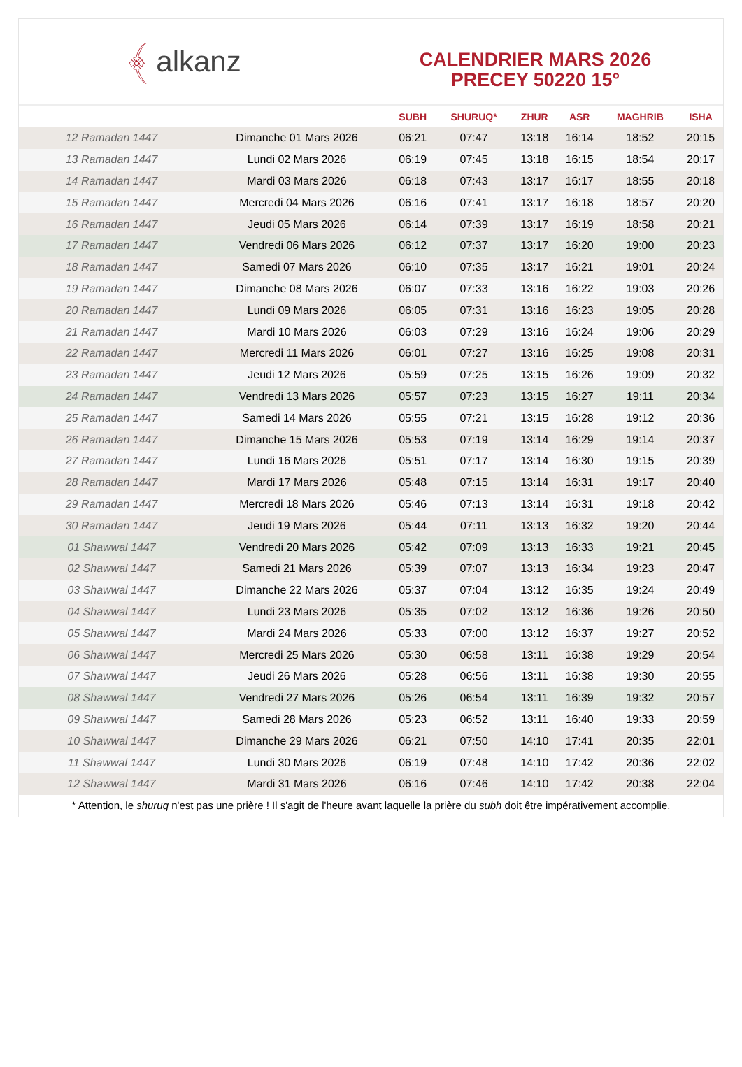﴾ alkanz
CALENDRIER MARS 2026
PRECEY 50220 15°
| | | SUBH | SHURUQ* | ZHUR | ASR | MAGHRIB | ISHA |
| --- | --- | --- | --- | --- | --- | --- | --- |
| 12 Ramadan 1447 | Dimanche 01 Mars 2026 | 06:21 | 07:47 | 13:18 | 16:14 | 18:52 | 20:15 |
| 13 Ramadan 1447 | Lundi 02 Mars 2026 | 06:19 | 07:45 | 13:18 | 16:15 | 18:54 | 20:17 |
| 14 Ramadan 1447 | Mardi 03 Mars 2026 | 06:18 | 07:43 | 13:17 | 16:17 | 18:55 | 20:18 |
| 15 Ramadan 1447 | Mercredi 04 Mars 2026 | 06:16 | 07:41 | 13:17 | 16:18 | 18:57 | 20:20 |
| 16 Ramadan 1447 | Jeudi 05 Mars 2026 | 06:14 | 07:39 | 13:17 | 16:19 | 18:58 | 20:21 |
| 17 Ramadan 1447 | Vendredi 06 Mars 2026 | 06:12 | 07:37 | 13:17 | 16:20 | 19:00 | 20:23 |
| 18 Ramadan 1447 | Samedi 07 Mars 2026 | 06:10 | 07:35 | 13:17 | 16:21 | 19:01 | 20:24 |
| 19 Ramadan 1447 | Dimanche 08 Mars 2026 | 06:07 | 07:33 | 13:16 | 16:22 | 19:03 | 20:26 |
| 20 Ramadan 1447 | Lundi 09 Mars 2026 | 06:05 | 07:31 | 13:16 | 16:23 | 19:05 | 20:28 |
| 21 Ramadan 1447 | Mardi 10 Mars 2026 | 06:03 | 07:29 | 13:16 | 16:24 | 19:06 | 20:29 |
| 22 Ramadan 1447 | Mercredi 11 Mars 2026 | 06:01 | 07:27 | 13:16 | 16:25 | 19:08 | 20:31 |
| 23 Ramadan 1447 | Jeudi 12 Mars 2026 | 05:59 | 07:25 | 13:15 | 16:26 | 19:09 | 20:32 |
| 24 Ramadan 1447 | Vendredi 13 Mars 2026 | 05:57 | 07:23 | 13:15 | 16:27 | 19:11 | 20:34 |
| 25 Ramadan 1447 | Samedi 14 Mars 2026 | 05:55 | 07:21 | 13:15 | 16:28 | 19:12 | 20:36 |
| 26 Ramadan 1447 | Dimanche 15 Mars 2026 | 05:53 | 07:19 | 13:14 | 16:29 | 19:14 | 20:37 |
| 27 Ramadan 1447 | Lundi 16 Mars 2026 | 05:51 | 07:17 | 13:14 | 16:30 | 19:15 | 20:39 |
| 28 Ramadan 1447 | Mardi 17 Mars 2026 | 05:48 | 07:15 | 13:14 | 16:31 | 19:17 | 20:40 |
| 29 Ramadan 1447 | Mercredi 18 Mars 2026 | 05:46 | 07:13 | 13:14 | 16:31 | 19:18 | 20:42 |
| 30 Ramadan 1447 | Jeudi 19 Mars 2026 | 05:44 | 07:11 | 13:13 | 16:32 | 19:20 | 20:44 |
| 01 Shawwal 1447 | Vendredi 20 Mars 2026 | 05:42 | 07:09 | 13:13 | 16:33 | 19:21 | 20:45 |
| 02 Shawwal 1447 | Samedi 21 Mars 2026 | 05:39 | 07:07 | 13:13 | 16:34 | 19:23 | 20:47 |
| 03 Shawwal 1447 | Dimanche 22 Mars 2026 | 05:37 | 07:04 | 13:12 | 16:35 | 19:24 | 20:49 |
| 04 Shawwal 1447 | Lundi 23 Mars 2026 | 05:35 | 07:02 | 13:12 | 16:36 | 19:26 | 20:50 |
| 05 Shawwal 1447 | Mardi 24 Mars 2026 | 05:33 | 07:00 | 13:12 | 16:37 | 19:27 | 20:52 |
| 06 Shawwal 1447 | Mercredi 25 Mars 2026 | 05:30 | 06:58 | 13:11 | 16:38 | 19:29 | 20:54 |
| 07 Shawwal 1447 | Jeudi 26 Mars 2026 | 05:28 | 06:56 | 13:11 | 16:38 | 19:30 | 20:55 |
| 08 Shawwal 1447 | Vendredi 27 Mars 2026 | 05:26 | 06:54 | 13:11 | 16:39 | 19:32 | 20:57 |
| 09 Shawwal 1447 | Samedi 28 Mars 2026 | 05:23 | 06:52 | 13:11 | 16:40 | 19:33 | 20:59 |
| 10 Shawwal 1447 | Dimanche 29 Mars 2026 | 06:21 | 07:50 | 14:10 | 17:41 | 20:35 | 22:01 |
| 11 Shawwal 1447 | Lundi 30 Mars 2026 | 06:19 | 07:48 | 14:10 | 17:42 | 20:36 | 22:02 |
| 12 Shawwal 1447 | Mardi 31 Mars 2026 | 06:16 | 07:46 | 14:10 | 17:42 | 20:38 | 22:04 |
* Attention, le shuruq n'est pas une prière ! Il s'agit de l'heure avant laquelle la prière du subh doit être impérativement accomplie.